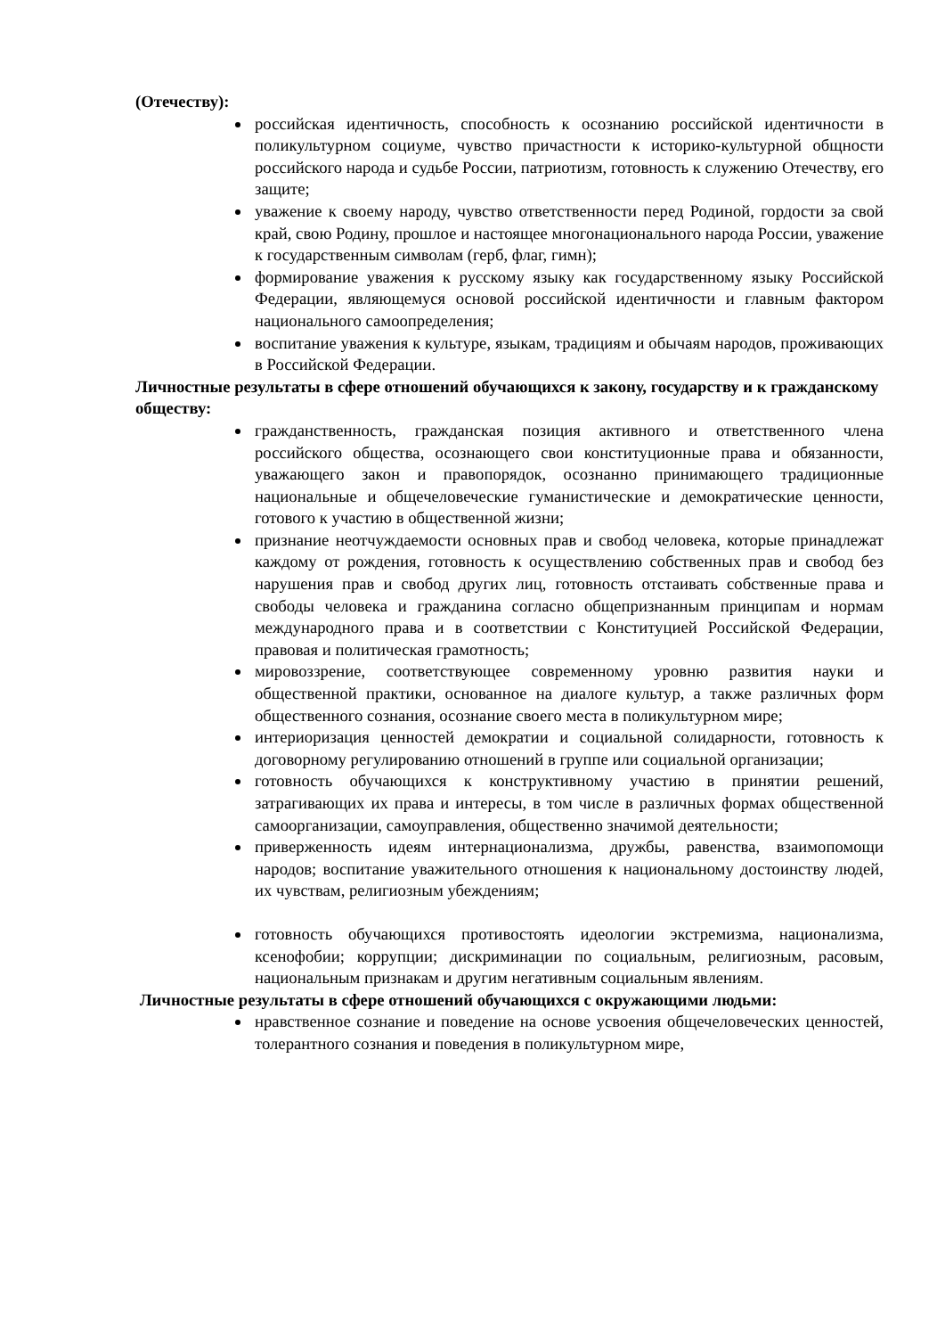(Отечеству):
российская идентичность, способность к осознанию российской идентичности в поликультурном социуме, чувство причастности к историко-культурной общности российского народа и судьбе России, патриотизм, готовность к служению Отечеству, его защите;
уважение к своему народу, чувство ответственности перед Родиной, гордости за свой край, свою Родину, прошлое и настоящее многонационального народа России, уважение к государственным символам (герб, флаг, гимн);
формирование уважения к русскому языку как государственному языку Российской Федерации, являющемуся основой российской идентичности и главным фактором национального самоопределения;
воспитание уважения к культуре, языкам, традициям и обычаям народов, проживающих в Российской Федерации.
Личностные результаты в сфере отношений обучающихся к закону, государству и к гражданскому обществу:
гражданственность, гражданская позиция активного и ответственного члена российского общества, осознающего свои конституционные права и обязанности, уважающего закон и правопорядок, осознанно принимающего традиционные национальные и общечеловеческие гуманистические и демократические ценности, готового к участию в общественной жизни;
признание неотчуждаемости основных прав и свобод человека, которые принадлежат каждому от рождения, готовность к осуществлению собственных прав и свобод без нарушения прав и свобод других лиц, готовность отстаивать собственные права и свободы человека и гражданина согласно общепризнанным принципам и нормам международного права и в соответствии с Конституцией Российской Федерации, правовая и политическая грамотность;
мировоззрение, соответствующее современному уровню развития науки и общественной практики, основанное на диалоге культур, а также различных форм общественного сознания, осознание своего места в поликультурном мире;
интериоризация ценностей демократии и социальной солидарности, готовность к договорному регулированию отношений в группе или социальной организации;
готовность обучающихся к конструктивному участию в принятии решений, затрагивающих их права и интересы, в том числе в различных формах общественной самоорганизации, самоуправления, общественно значимой деятельности;
приверженность идеям интернационализма, дружбы, равенства, взаимопомощи народов; воспитание уважительного отношения к национальному достоинству людей, их чувствам, религиозным убеждениям;
готовность обучающихся противостоять идеологии экстремизма, национализма, ксенофобии; коррупции; дискриминации по социальным, религиозным, расовым, национальным признакам и другим негативным социальным явлениям.
Личностные результаты в сфере отношений обучающихся с окружающими людьми:
нравственное сознание и поведение на основе усвоения общечеловеческих ценностей, толерантного сознания и поведения в поликультурном мире,